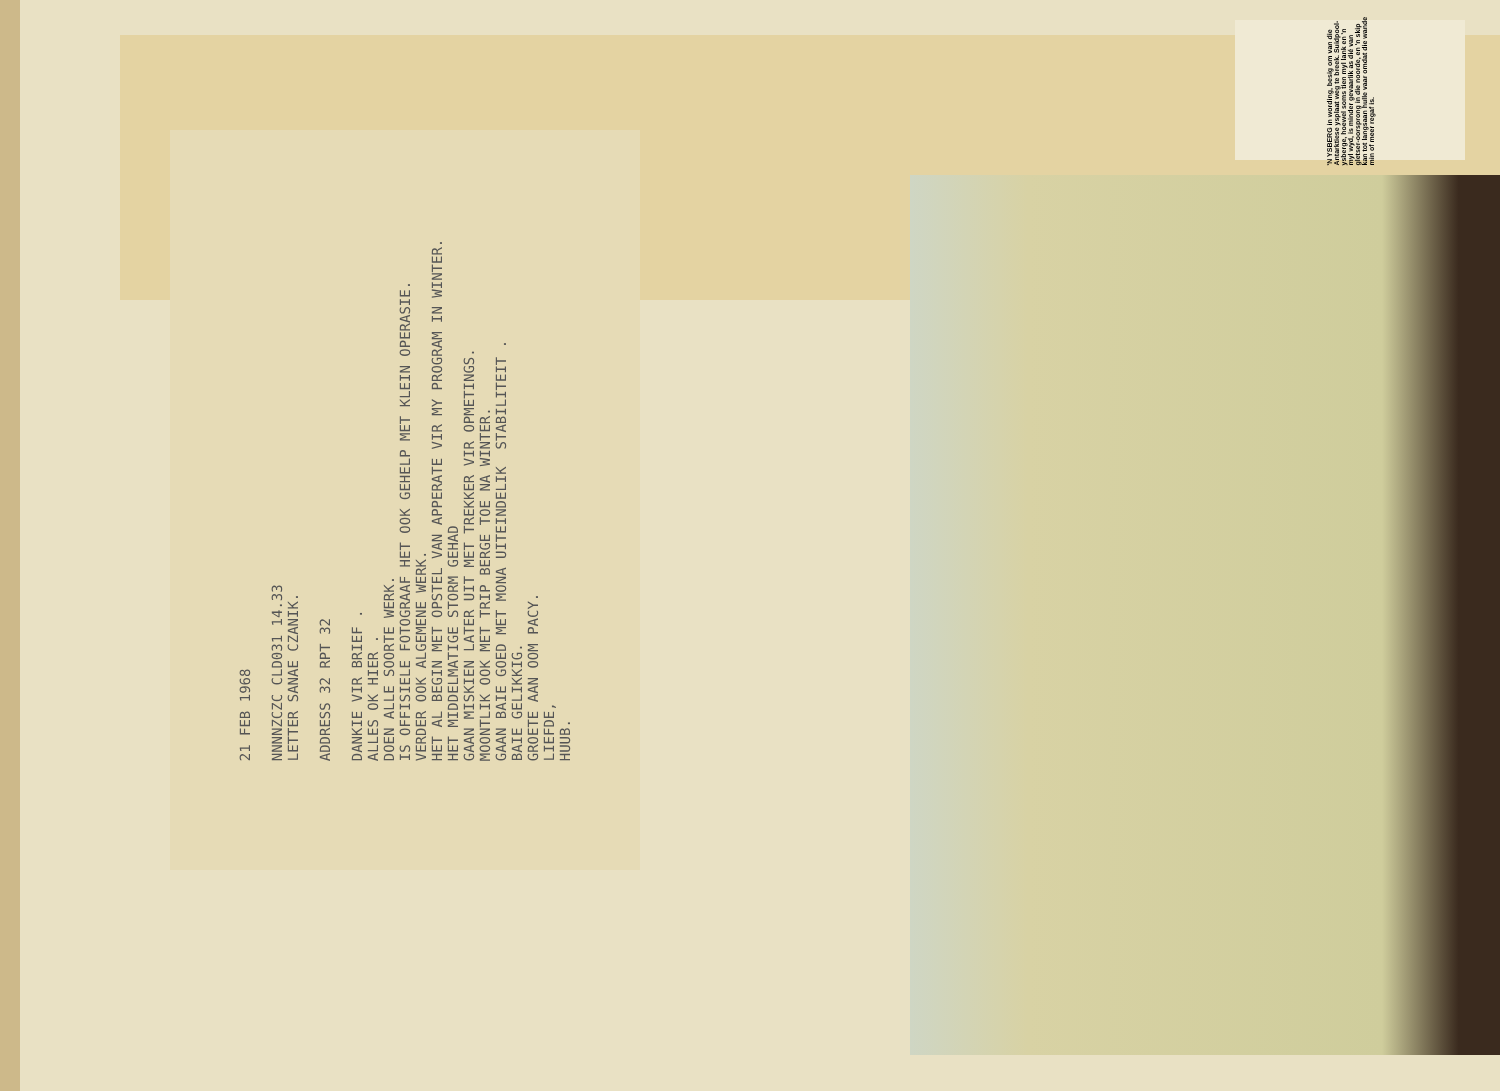'N YSBERG in wording, besig om van die Antarktiese ysplaat weg te breek. Suidpool-ysberge, hoewel soms tien myl lank en 'n myl wyd, is minder gevaarlik as dié van gletser-oorsprong in die noorde, en 'n skip kan tot langsaan hulle vaar omdat die wande min of meer regaf is.
21 FEB 1968

NNNNZCZC CLD031 14.33
LETTER SANAE CZANIK.

ADDRESS 32 RPT 32

DANKIE VIR BRIEF .
ALLES OK HIER .
DOEN ALLE SOORTE WERK.
IS OFFISIELE FOTOGRAAF HET OOK GEHELP MET KLEIN OPERASIE.
VERDER OOK ALGEMENE WERK.
HET AL BEGIN MET OPSTEL VAN APPERATE VIR MY PROGRAM IN WINTER.
HET MIDDELMATIGE STORM GEHAD
GAAN MISKIEN LATER UIT MET TREKKER VIR OPMETINGS.
MOONTLIK OOK MET TRIP BERGE TOE NA WINTER.
GAAN BAIE GOED MET MONA UITEINDELIK  STABILITEIT .
BAIE GELIKKIG.
GROETE AAN OOM PACY.
LIEFDE,
HUUB.